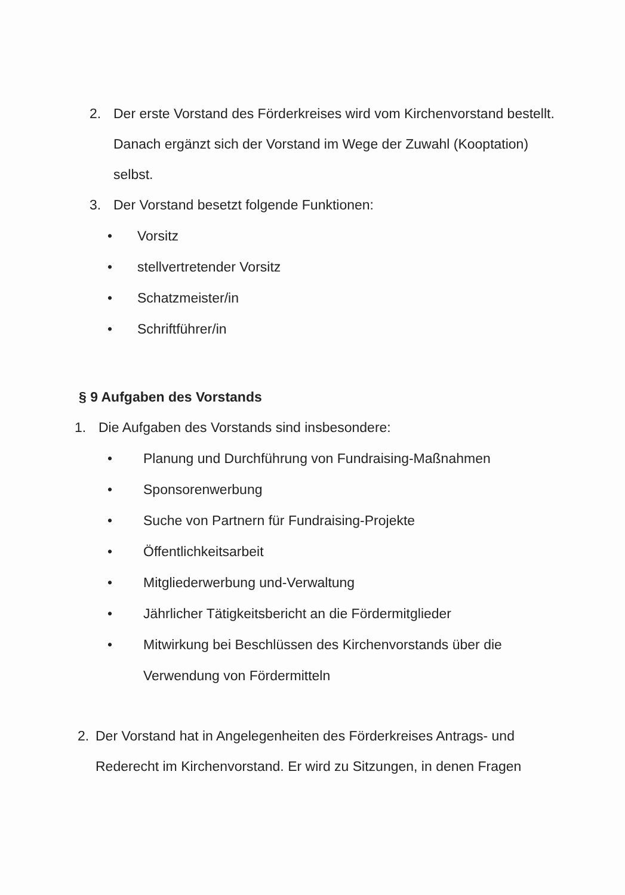2. Der erste Vorstand des Förderkreises wird vom Kirchenvorstand bestellt. Danach ergänzt sich der Vorstand im Wege der Zuwahl (Kooptation) selbst.
3. Der Vorstand besetzt folgende Funktionen:
• Vorsitz
• stellvertretender Vorsitz
• Schatzmeister/in
• Schriftführer/in
§ 9 Aufgaben des Vorstands
1. Die Aufgaben des Vorstands sind insbesondere:
• Planung und Durchführung von Fundraising-Maßnahmen
• Sponsorenwerbung
• Suche von Partnern für Fundraising-Projekte
• Öffentlichkeitsarbeit
• Mitgliederwerbung und-Verwaltung
• Jährlicher Tätigkeitsbericht an die Fördermitglieder
• Mitwirkung bei Beschlüssen des Kirchenvorstands über die Verwendung von Fördermitteln
2. Der Vorstand hat in Angelegenheiten des Förderkreises Antrags- und Rederecht im Kirchenvorstand. Er wird zu Sitzungen, in denen Fragen